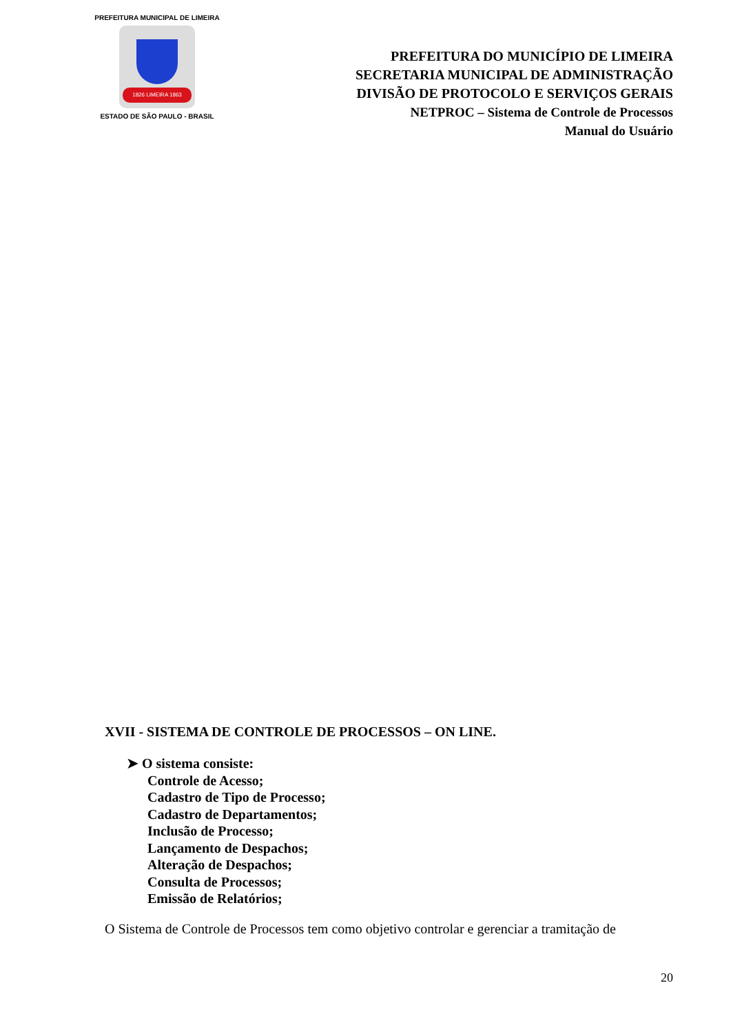PREFEITURA MUNICIPAL DE LIMEIRA
1826 LIMEIRA 1863
ESTADO DE SÃO PAULO - BRASIL
PREFEITURA DO MUNICÍPIO DE LIMEIRA
SECRETARIA MUNICIPAL DE ADMINISTRAÇÃO
DIVISÃO DE PROTOCOLO E SERVIÇOS GERAIS
NETPROC – Sistema de Controle de Processos
Manual do Usuário
XVII - SISTEMA DE CONTROLE DE PROCESSOS – ON LINE.
➤ O sistema consiste:
Controle de Acesso;
Cadastro de Tipo de Processo;
Cadastro de Departamentos;
Inclusão de Processo;
Lançamento de Despachos;
Alteração de Despachos;
Consulta de Processos;
Emissão de Relatórios;
O Sistema de Controle de Processos tem como objetivo controlar e gerenciar a tramitação de
20